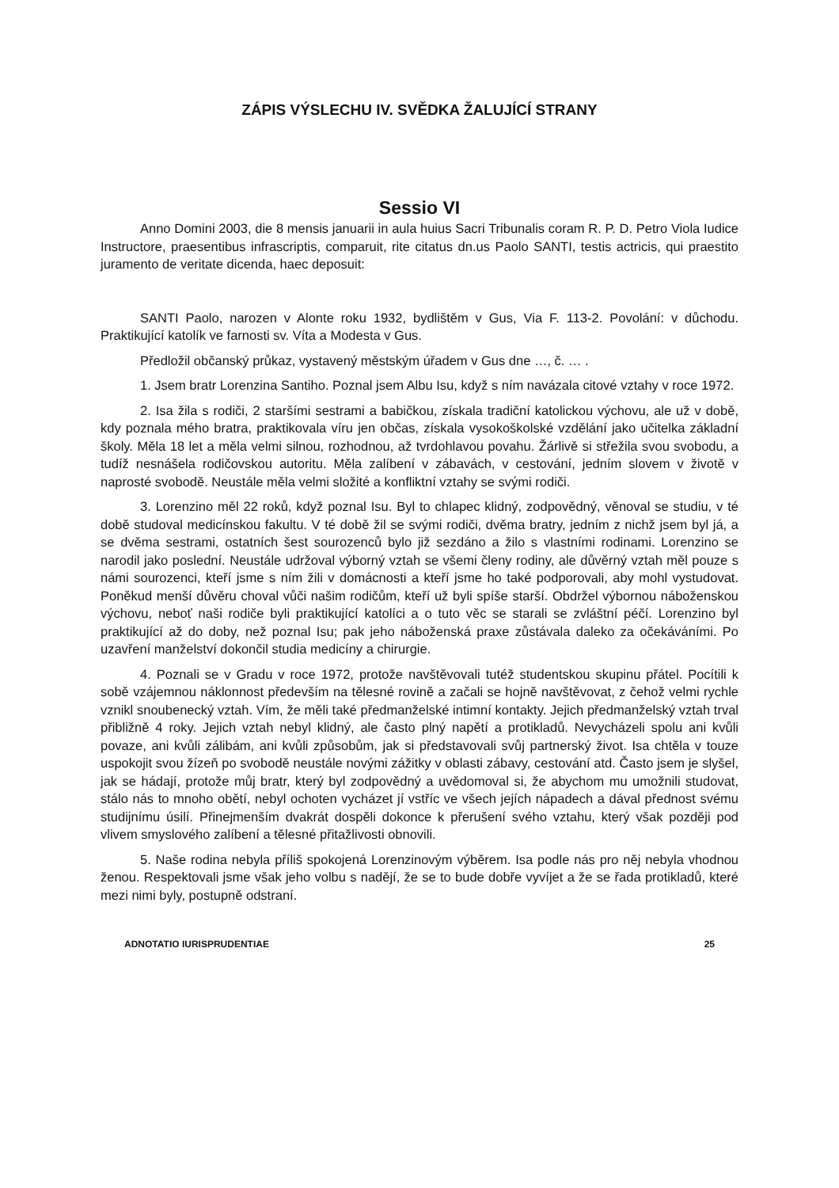ZÁPIS VÝSLECHU IV. SVĚDKA ŽALUJÍCÍ STRANY
Sessio VI
Anno Domini 2003, die 8 mensis januarii in aula huius Sacri Tribunalis coram R. P. D. Petro Viola Iudice Instructore, praesentibus infrascriptis, comparuit, rite citatus dn.us Paolo SANTI, testis actricis, qui praestito juramento de veritate dicenda, haec deposuit:
SANTI Paolo, narozen v Alonte roku 1932, bydlištěm v Gus, Via F. 113-2. Povolání: v důchodu. Praktikující katolík ve farnosti sv. Víta a Modesta v Gus.
Předložil občanský průkaz, vystavený městským úřadem v Gus dne …, č. … .
1. Jsem bratr Lorenzina Santiho. Poznal jsem Albu Isu, když s ním navázala citové vztahy v roce 1972.
2. Isa žila s rodiči, 2 staršími sestrami a babičkou, získala tradiční katolickou výchovu, ale už v době, kdy poznala mého bratra, praktikovala víru jen občas, získala vysokoškolské vzdělání jako učitelka základní školy. Měla 18 let a měla velmi silnou, rozhodnou, až tvrdohlavou povahu. Žárlivě si střežila svou svobodu, a tudíž nesnášela rodičovskou autoritu. Měla zalíbení v zábavách, v cestování, jedním slovem v životě v naprosté svobodě. Neustále měla velmi složité a konfliktní vztahy se svými rodiči.
3. Lorenzino měl 22 roků, když poznal Isu. Byl to chlapec klidný, zodpovědný, věnoval se studiu, v té době studoval medicínskou fakultu. V té době žil se svými rodiči, dvěma bratry, jedním z nichž jsem byl já, a se dvěma sestrami, ostatních šest sourozenců bylo již sezdáno a žilo s vlastními rodinami. Lorenzino se narodil jako poslední. Neustále udržoval výborný vztah se všemi členy rodiny, ale důvěrný vztah měl pouze s námi sourozenci, kteří jsme s ním žili v domácnosti a kteří jsme ho také podporovali, aby mohl vystudovat. Poněkud menší důvěru choval vůči našim rodičům, kteří už byli spíše starší. Obdržel výbornou náboženskou výchovu, neboť naši rodiče byli praktikující katolíci a o tuto věc se starali se zvláštní péčí. Lorenzino byl praktikující až do doby, než poznal Isu; pak jeho náboženská praxe zůstávala daleko za očekáváními. Po uzavření manželství dokončil studia medicíny a chirurgie.
4. Poznali se v Gradu v roce 1972, protože navštěvovali tutéž studentskou skupinu přátel. Pocítili k sobě vzájemnou náklonnost především na tělesné rovině a začali se hojně navštěvovat, z čehož velmi rychle vznikl snoubenecký vztah. Vím, že měli také předmanželské intimní kontakty. Jejich předmanželský vztah trval přibližně 4 roky. Jejich vztah nebyl klidný, ale často plný napětí a protikladů. Nevycházeli spolu ani kvůli povaze, ani kvůli zálibám, ani kvůli způsobům, jak si představovali svůj partnerský život. Isa chtěla v touze uspokojit svou žízeň po svobodě neustále novými zážitky v oblasti zábavy, cestování atd. Často jsem je slyšel, jak se hádají, protože můj bratr, který byl zodpovědný a uvědomoval si, že abychom mu umožnili studovat, stálo nás to mnoho obětí, nebyl ochoten vycházet jí vstříc ve všech jejích nápadech a dával přednost svému studijnímu úsilí. Přinejmenším dvakrát dospěli dokonce k přerušení svého vztahu, který však později pod vlivem smyslového zalíbení a tělesné přitažlivosti obnovili.
5. Naše rodina nebyla příliš spokojená Lorenzinovým výběrem. Isa podle nás pro něj nebyla vhodnou ženou. Respektovali jsme však jeho volbu s nadějí, že se to bude dobře vyvíjet a že se řada protikladů, které mezi nimi byly, postupně odstraní.
ADNOTATIO IURISPRUDENTIAE 25